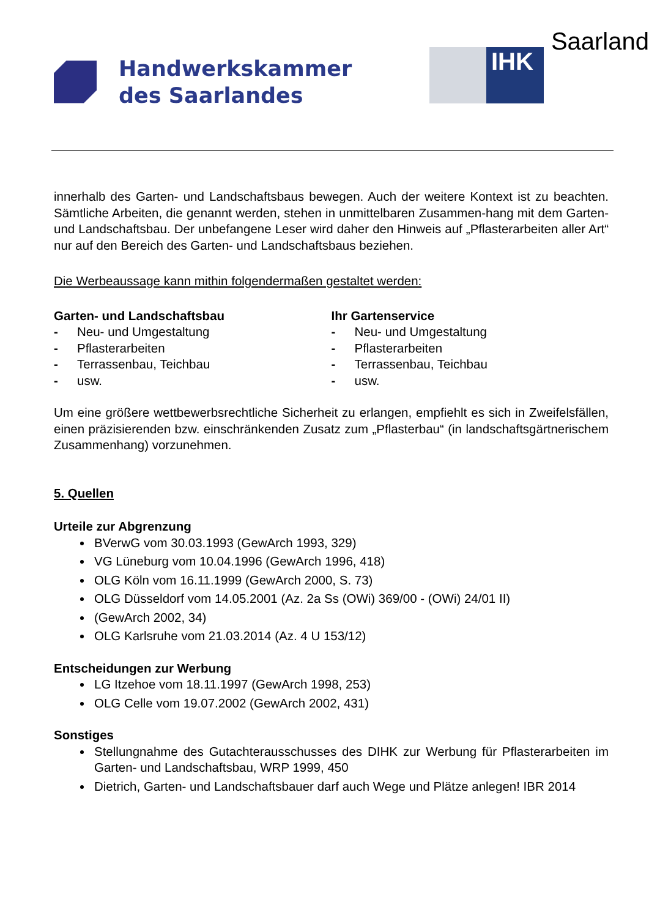Handwerkskammer
des Saarlandes
IHK
Saarland
innerhalb des Garten- und Landschaftsbaus bewegen. Auch der weitere Kontext ist zu beachten. Sämtliche Arbeiten, die genannt werden, stehen in unmittelbaren Zusammen-hang mit dem Garten- und Landschaftsbau. Der unbefangene Leser wird daher den Hinweis auf „Pflasterarbeiten aller Art“ nur auf den Bereich des Garten- und Landschaftsbaus beziehen.
Die Werbeaussage kann mithin folgendermaßen gestaltet werden:
Garten- und Landschaftsbau
- Neu- und Umgestaltung
- Pflasterarbeiten
- Terrassenbau, Teichbau
- usw.
Ihr Gartenservice
- Neu- und Umgestaltung
- Pflasterarbeiten
- Terrassenbau, Teichbau
- usw.
Um eine größere wettbewerbsrechtliche Sicherheit zu erlangen, empfiehlt es sich in Zweifelsfällen, einen präzisierenden bzw. einschränkenden Zusatz zum „Pflasterbau“ (in landschaftsgärtnerischem Zusammenhang) vorzunehmen.
5. Quellen
Urteile zur Abgrenzung
BVerwG vom 30.03.1993 (GewArch 1993, 329)
VG Lüneburg vom 10.04.1996 (GewArch 1996, 418)
OLG Köln vom 16.11.1999 (GewArch 2000, S. 73)
OLG Düsseldorf vom 14.05.2001 (Az. 2a Ss (OWi) 369/00 - (OWi) 24/01 II)
(GewArch 2002, 34)
OLG Karlsruhe vom 21.03.2014 (Az. 4 U 153/12)
Entscheidungen zur Werbung
LG Itzehoe vom 18.11.1997 (GewArch 1998, 253)
OLG Celle vom 19.07.2002 (GewArch 2002, 431)
Sonstiges
Stellungnahme des Gutachterausschusses des DIHK zur Werbung für Pflasterarbeiten im Garten- und Landschaftsbau, WRP 1999, 450
Dietrich, Garten- und Landschaftsbauer darf auch Wege und Plätze anlegen! IBR 2014